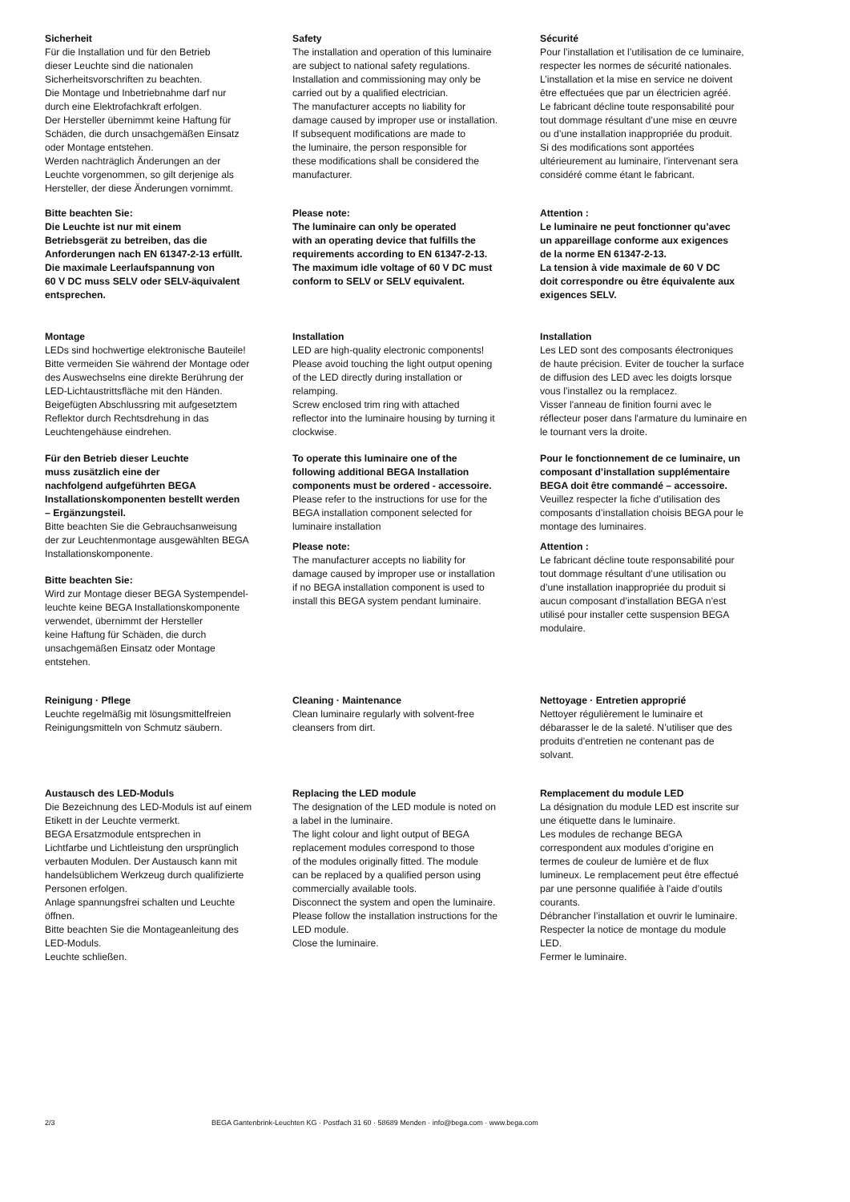Sicherheit
Für die Installation und für den Betrieb
dieser Leuchte sind die nationalen
Sicherheitsvorschriften zu beachten.
Die Montage und Inbetriebnahme darf nur
durch eine Elektrofachkraft erfolgen.
Der Hersteller übernimmt keine Haftung für
Schäden, die durch unsachgemäßen Einsatz
oder Montage entstehen.
Werden nachträglich Änderungen an der
Leuchte vorgenommen, so gilt derjenige als
Hersteller, der diese Änderungen vornimmt.
Bitte beachten Sie:
Die Leuchte ist nur mit einem
Betriebsgerät zu betreiben, das die
Anforderungen nach EN 61347-2-13 erfüllt.
Die maximale Leerlaufspannung von
60 V DC muss SELV oder SELV-äquivalent
entsprechen.
Montage
LEDs sind hochwertige elektronische Bauteile!
Bitte vermeiden Sie während der Montage oder
des Auswechselns eine direkte Berührung der
LED-Lichtaustrittsfläche mit den Händen.
Beigefügten Abschlussring mit aufgesetztem
Reflektor durch Rechtsdrehung in das
Leuchtengehäuse eindrehen.
Für den Betrieb dieser Leuchte
muss zusätzlich eine der
nachfolgend aufgeführten BEGA
Installationskomponenten bestellt werden
– Ergänzungsteil.
Bitte beachten Sie die Gebrauchsanweisung
der zur Leuchtenmontage ausgewählten BEGA
Installationskomponente.
Bitte beachten Sie:
Wird zur Montage dieser BEGA Systempendel-
leuchte keine BEGA Installationskomponente
verwendet, übernimmt der Hersteller
keine Haftung für Schäden, die durch
unsachgemäßen Einsatz oder Montage
entstehen.
Reinigung · Pflege
Leuchte regelmäßig mit lösungsmittelfreien
Reinigungsmitteln von Schmutz säubern.
Austausch des LED-Moduls
Die Bezeichnung des LED-Moduls ist auf einem
Etikett in der Leuchte vermerkt.
BEGA Ersatzmodule entsprechen in
Lichtfarbe und Lichtleistung den ursprünglich
verbauten Modulen. Der Austausch kann mit
handelsüblichem Werkzeug durch qualifizierte
Personen erfolgen.
Anlage spannungsfrei schalten und Leuchte
öffnen.
Bitte beachten Sie die Montageanleitung des
LED-Moduls.
Leuchte schließen.
Safety
The installation and operation of this luminaire
are subject to national safety regulations.
Installation and commissioning may only be
carried out by a qualified electrician.
The manufacturer accepts no liability for
damage caused by improper use or installation.
If subsequent modifications are made to
the luminaire, the person responsible for
these modifications shall be considered the
manufacturer.
Please note:
The luminaire can only be operated
with an operating device that fulfills the
requirements according to EN 61347-2-13.
The maximum idle voltage of 60 V DC must
conform to SELV or SELV equivalent.
Installation
LED are high-quality electronic components!
Please avoid touching the light output opening
of the LED directly during installation or
relamping.
Screw enclosed trim ring with attached
reflector into the luminaire housing by turning it
clockwise.
To operate this luminaire one of the
following additional BEGA Installation
components must be ordered - accessoire.
Please refer to the instructions for use for the
BEGA installation component selected for
luminaire installation
Please note:
The manufacturer accepts no liability for
damage caused by improper use or installation
if no BEGA installation component is used to
install this BEGA system pendant luminaire.
Cleaning · Maintenance
Clean luminaire regularly with solvent-free
cleansers from dirt.
Replacing the LED module
The designation of the LED module is noted on
a label in the luminaire.
The light colour and light output of BEGA
replacement modules correspond to those
of the modules originally fitted. The module
can be replaced by a qualified person using
commercially available tools.
Disconnect the system and open the luminaire.
Please follow the installation instructions for the
LED module.
Close the luminaire.
Sécurité
Pour l’installation et l’utilisation de ce luminaire,
respecter les normes de sécurité nationales.
L’installation et la mise en service ne doivent
être effectuées que par un électricien agréé.
Le fabricant décline toute responsabilité pour
tout dommage résultant d’une mise en œuvre
ou d’une installation inappropriée du produit.
Si des modifications sont apportées
ultérieurement au luminaire, l’intervenant sera
considéré comme étant le fabricant.
Attention :
Le luminaire ne peut fonctionner qu’avec
un appareillage conforme aux exigences
de la norme EN 61347-2-13.
La tension à vide maximale de 60 V DC
doit correspondre ou être équivalente aux
exigences SELV.
Installation
Les LED sont des composants électroniques
de haute précision. Eviter de toucher la surface
de diffusion des LED avec les doigts lorsque
vous l’installez ou la remplacez.
Visser l'anneau de finition fourni avec le
réflecteur poser dans l'armature du luminaire en
le tournant vers la droite.
Pour le fonctionnement de ce luminaire, un
composant d’installation supplémentaire
BEGA doit être commandé – accessoire.
Veuillez respecter la fiche d’utilisation des
composants d’installation choisis BEGA pour le
montage des luminaires.
Attention :
Le fabricant décline toute responsabilité pour
tout dommage résultant d’une utilisation ou
d’une installation inappropriée du produit si
aucun composant d’installation BEGA n’est
utilisé pour installer cette suspension BEGA
modulaire.
Nettoyage · Entretien approprié
Nettoyer régulièrement le luminaire et
débarasser le de la saleté. N’utiliser que des
produits d’entretien ne contenant pas de
solvant.
Remplacement du module LED
La désignation du module LED est inscrite sur
une étiquette dans le luminaire.
Les modules de rechange BEGA
correspondent aux modules d’origine en
termes de couleur de lumière et de flux
lumineux. Le remplacement peut être effectué
par une personne qualifiée à l’aide d’outils
courants.
Débrancher l’installation et ouvrir le luminaire.
Respecter la notice de montage du module
LED.
Fermer le luminaire.
2/3 BEGA Gantenbrink-Leuchten KG · Postfach 31 60 · 58689 Menden · info@bega.com · www.bega.com